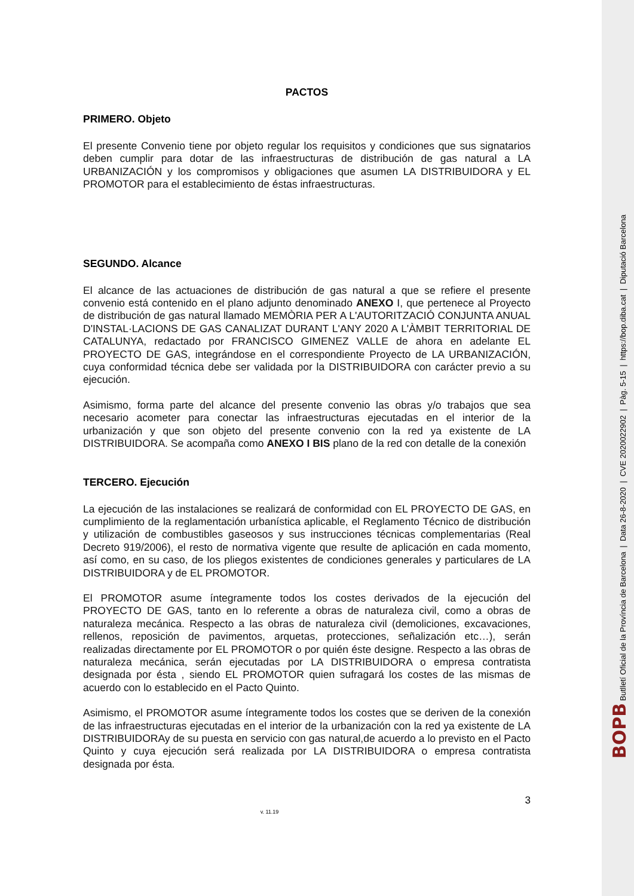PACTOS
PRIMERO. Objeto
El presente Convenio tiene por objeto regular los requisitos y condiciones que sus signatarios deben cumplir para dotar de las infraestructuras de distribución de gas natural a LA URBANIZACIÓN y los compromisos y obligaciones que asumen LA DISTRIBUIDORA y EL PROMOTOR para el establecimiento de éstas infraestructuras.
SEGUNDO. Alcance
El alcance de las actuaciones de distribución de gas natural a que se refiere el presente convenio está contenido en el plano adjunto denominado ANEXO I, que pertenece al Proyecto de distribución de gas natural llamado MEMÒRIA PER A L'AUTORITZACIÓ CONJUNTA ANUAL D'INSTAL·LACIONS DE GAS CANALIZAT DURANT L'ANY 2020 A L'ÀMBIT TERRITORIAL DE CATALUNYA, redactado por FRANCISCO GIMENEZ VALLE de ahora en adelante EL PROYECTO DE GAS, integrándose en el correspondiente Proyecto de LA URBANIZACIÓN, cuya conformidad técnica debe ser validada por la DISTRIBUIDORA con carácter previo a su ejecución.
Asimismo, forma parte del alcance del presente convenio las obras y/o trabajos que sea necesario acometer para conectar las infraestructuras ejecutadas en el interior de la urbanización y que son objeto del presente convenio con la red ya existente de LA DISTRIBUIDORA. Se acompaña como ANEXO I BIS plano de la red con detalle de la conexión
TERCERO. Ejecución
La ejecución de las instalaciones se realizará de conformidad con EL PROYECTO DE GAS, en cumplimiento de la reglamentación urbanística aplicable, el Reglamento Técnico de distribución y utilización de combustibles gaseosos y sus instrucciones técnicas complementarias (Real Decreto 919/2006), el resto de normativa vigente que resulte de aplicación en cada momento, así como, en su caso, de los pliegos existentes de condiciones generales y particulares de LA DISTRIBUIDORA y de EL PROMOTOR.
El PROMOTOR asume íntegramente todos los costes derivados de la ejecución del PROYECTO DE GAS, tanto en lo referente a obras de naturaleza civil, como a obras de naturaleza mecánica. Respecto a las obras de naturaleza civil (demoliciones, excavaciones, rellenos, reposición de pavimentos, arquetas, protecciones, señalización etc…), serán realizadas directamente por EL PROMOTOR o por quién éste designe. Respecto a las obras de naturaleza mecánica, serán ejecutadas por LA DISTRIBUIDORA o empresa contratista designada por ésta , siendo EL PROMOTOR quien sufragará los costes de las mismas de acuerdo con lo establecido en el Pacto Quinto.
Asimismo, el PROMOTOR asume íntegramente todos los costes que se deriven de la conexión de las infraestructuras ejecutadas en el interior de la urbanización con la red ya existente de LA DISTRIBUIDORAy de su puesta en servicio con gas natural,de acuerdo a lo previsto en el Pacto Quinto y cuya ejecución será realizada por LA DISTRIBUIDORA o empresa contratista designada por ésta.
3
v. 11.19
BOPB Butlletí Oficial de la Província de Barcelona | Data 26-8-2020 | CVE 2020022902 | Pàg. 5-15 | https://bop.diba.cat | Diputació Barcelona